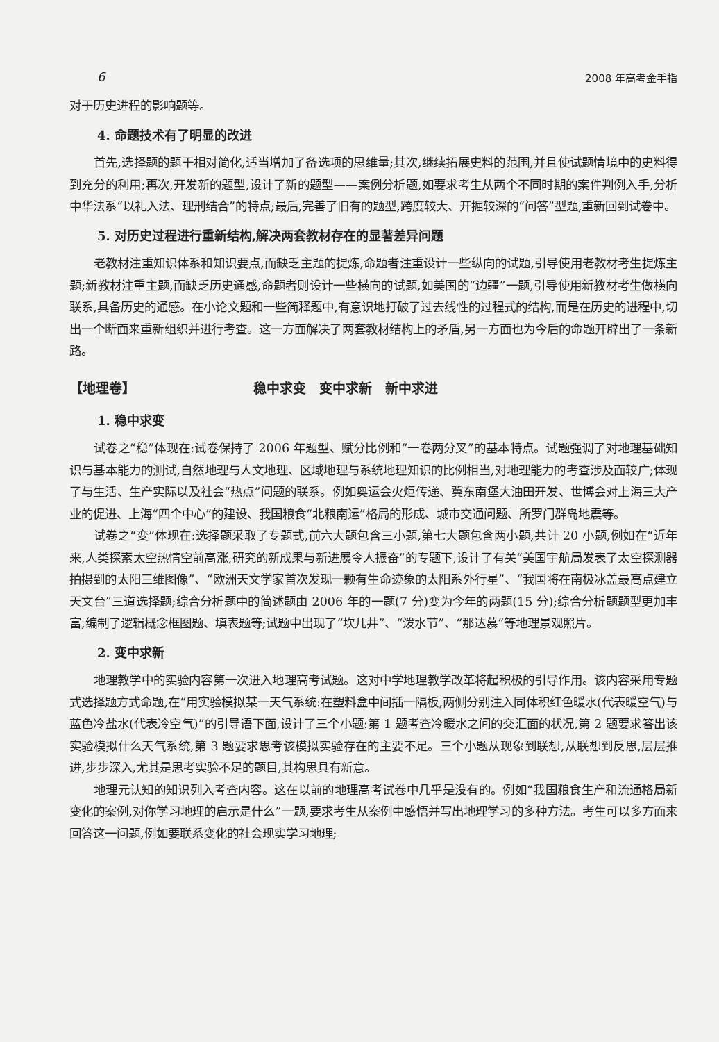6 2008 年高考金手指
对于历史进程的影响题等。
4. 命题技术有了明显的改进
首先,选择题的题干相对简化,适当增加了备选项的思维量;其次,继续拓展史料的范围,并且使试题情境中的史料得到充分的利用;再次,开发新的题型,设计了新的题型——案例分析题,如要求考生从两个不同时期的案件判例入手,分析中华法系“以礼入法、理刑结合”的特点;最后,完善了旧有的题型,跨度较大、开掘较深的“问答”型题,重新回到试卷中。
5. 对历史过程进行重新结构,解决两套教材存在的显著差异问题
老教材注重知识体系和知识要点,而缺乏主题的提炼,命题者注重设计一些纵向的试题,引导使用老教材考生提炼主题;新教材注重主题,而缺乏历史通感,命题者则设计一些横向的试题,如美国的“边疆”一题,引导使用新教材考生做横向联系,具备历史的通感。在小论文题和一些简释题中,有意识地打破了过去线性的过程式的结构,而是在历史的进程中,切出一个断面来重新组织并进行考查。这一方面解决了两套教材结构上的矛盾,另一方面也为今后的命题开辟出了一条新路。
【地理卷】 稳中求变　变中求新　新中求进
1. 稳中求变
试卷之“稳”体现在:试卷保持了 2006 年题型、赋分比例和“一卷两分叉”的基本特点。试题强调了对地理基础知识与基本能力的测试,自然地理与人文地理、区域地理与系统地理知识的比例相当,对地理能力的考查涉及面较广;体现了与生活、生产实际以及社会“热点”问题的联系。例如奥运会火炬传递、冀东南堡大油田开发、世博会对上海三大产业的促进、上海“四个中心”的建设、我国粮食“北粮南运”格局的形成、城市交通问题、所罗门群岛地震等。
试卷之“变”体现在:选择题采取了专题式,前六大题包含三小题,第七大题包含两小题,共计 20 小题,例如在“近年来,人类探索太空热情空前高涨,研究的新成果与新进展令人振奋”的专题下,设计了有关“美国宇航局发表了太空探测器拍摄到的太阳三维图像”、“欧洲天文学家首次发现一颗有生命迹象的太阳系外行星”、“我国将在南极冰盖最高点建立天文台”三道选择题;综合分析题中的简述题由 2006 年的一题(7 分)变为今年的两题(15 分);综合分析题题型更加丰富,编制了逻辑概念框图题、填表题等;试题中出现了“坎儿井”、“泼水节”、“那达慕”等地理景观照片。
2. 变中求新
地理教学中的实验内容第一次进入地理高考试题。这对中学地理教学改革将起积极的引导作用。该内容采用专题式选择题方式命题,在“用实验模拟某一天气系统:在塑料盒中间插一隔板,两侧分别注入同体积红色暖水(代表暖空气)与蓝色冷盐水(代表冷空气)”的引导语下面,设计了三个小题:第 1 题考查冷暖水之间的交汇面的状况,第 2 题要求答出该实验模拟什么天气系统,第 3 题要求思考该模拟实验存在的主要不足。三个小题从现象到联想,从联想到反思,层层推进,步步深入,尤其是思考实验不足的题目,其构思具有新意。
地理元认知的知识列入考查内容。这在以前的地理高考试卷中几乎是没有的。例如“我国粮食生产和流通格局新变化的案例,对你学习地理的启示是什么”一题,要求考生从案例中感悟并写出地理学习的多种方法。考生可以多方面来回答这一问题,例如要联系变化的社会现实学习地理;